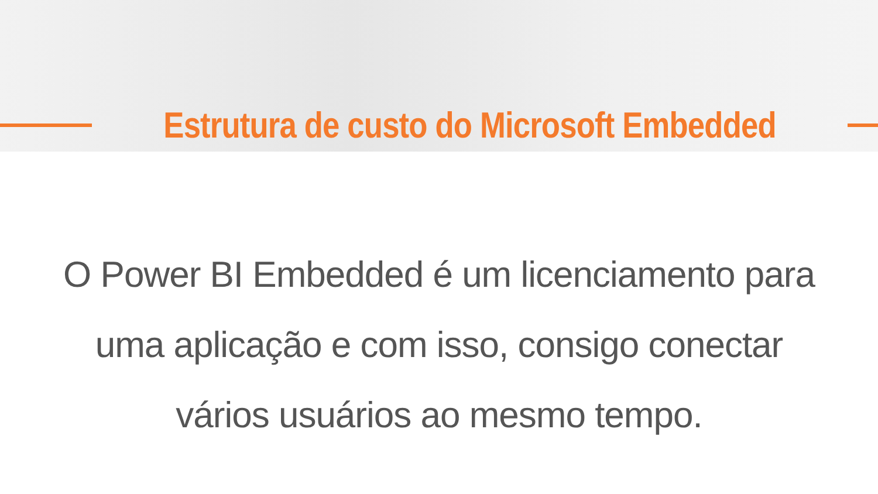Estrutura de custo do Microsoft Embedded
O Power BI Embedded é um licenciamento para uma aplicação e com isso, consigo conectar vários usuários ao mesmo tempo.